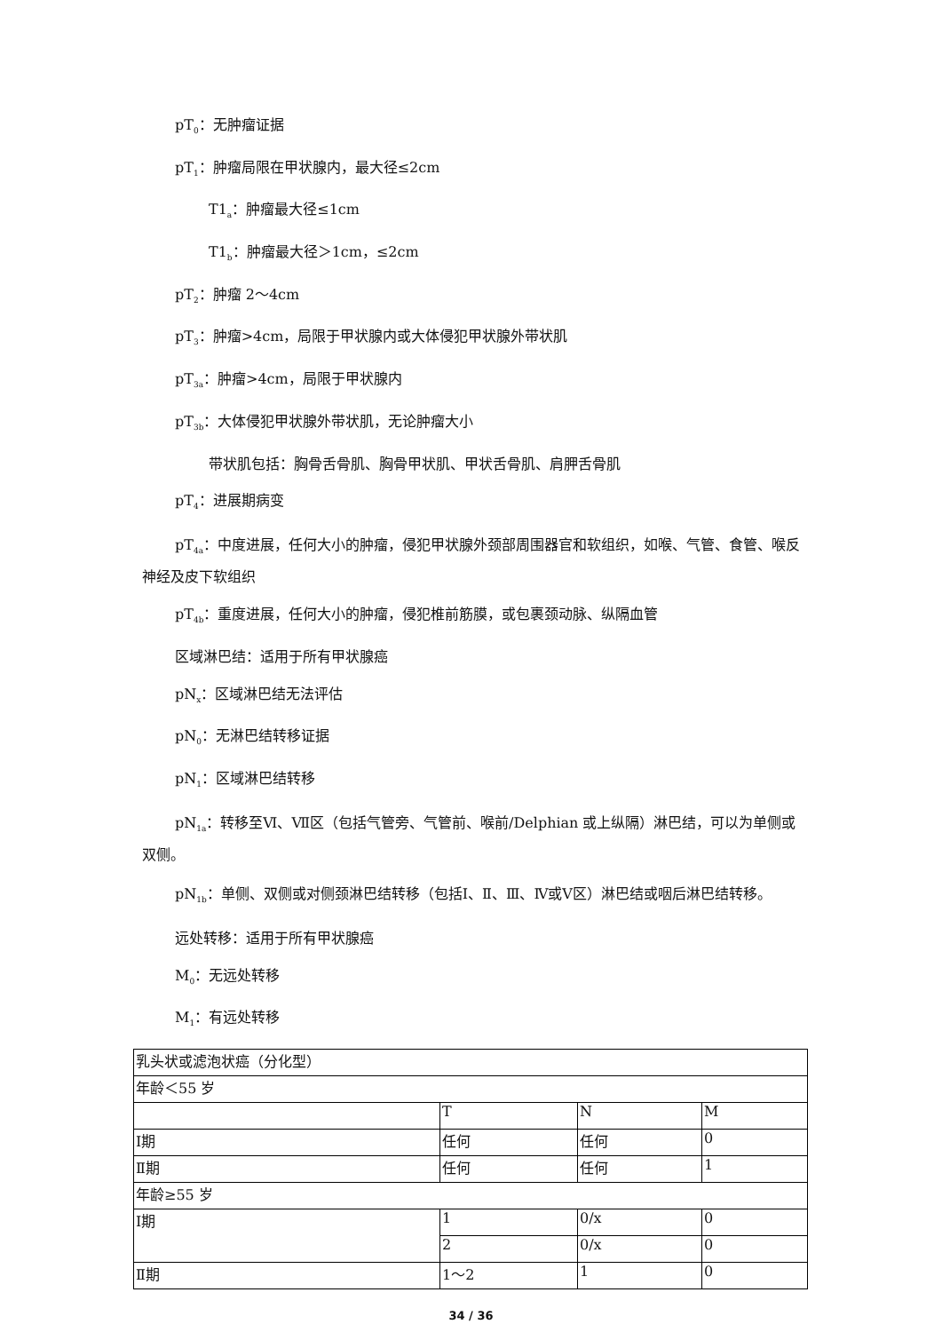pT<sub>0</sub>：无肿瘤证据
pT<sub>1</sub>：肿瘤局限在甲状腺内，最大径≤2cm
T1<sub>a</sub>：肿瘤最大径≤1cm
T1<sub>b</sub>：肿瘤最大径＞1cm，≤2cm
pT<sub>2</sub>：肿瘤 2～4cm
pT<sub>3</sub>：肿瘤>4cm，局限于甲状腺内或大体侵犯甲状腺外带状肌
pT<sub>3a</sub>：肿瘤>4cm，局限于甲状腺内
pT<sub>3b</sub>：大体侵犯甲状腺外带状肌，无论肿瘤大小
带状肌包括：胸骨舌骨肌、胸骨甲状肌、甲状舌骨肌、肩胛舌骨肌
pT<sub>4</sub>：进展期病变
pT<sub>4a</sub>：中度进展，任何大小的肿瘤，侵犯甲状腺外颈部周围器官和软组织，如喉、气管、食管、喉反神经及皮下软组织
pT<sub>4b</sub>：重度进展，任何大小的肿瘤，侵犯椎前筋膜，或包裹颈动脉、纵隔血管
区域淋巴结：适用于所有甲状腺癌
pN<sub>x</sub>：区域淋巴结无法评估
pN<sub>0</sub>：无淋巴结转移证据
pN<sub>1</sub>：区域淋巴结转移
pN<sub>1a</sub>：转移至Ⅵ、Ⅶ区（包括气管旁、气管前、喉前/Delphian 或上纵隔）淋巴结，可以为单侧或双侧。
pN<sub>1b</sub>：单侧、双侧或对侧颈淋巴结转移（包括Ⅰ、Ⅱ、Ⅲ、Ⅳ或Ⅴ区）淋巴结或咽后淋巴结转移。
远处转移：适用于所有甲状腺癌
M<sub>0</sub>：无远处转移
M<sub>1</sub>：有远处转移
| 乳头状或滤泡状癌（分化型） | | | |
| 年龄＜55 岁 | | | |
| | T | N | M |
| Ⅰ期 | 任何 | 任何 | 0 |
| Ⅱ期 | 任何 | 任何 | 1 |
| 年龄≥55 岁 | | | |
| Ⅰ期 | 1 | 0/x | 0 |
| | 2 | 0/x | 0 |
| Ⅱ期 | 1～2 | 1 | 0 |
34 / 36